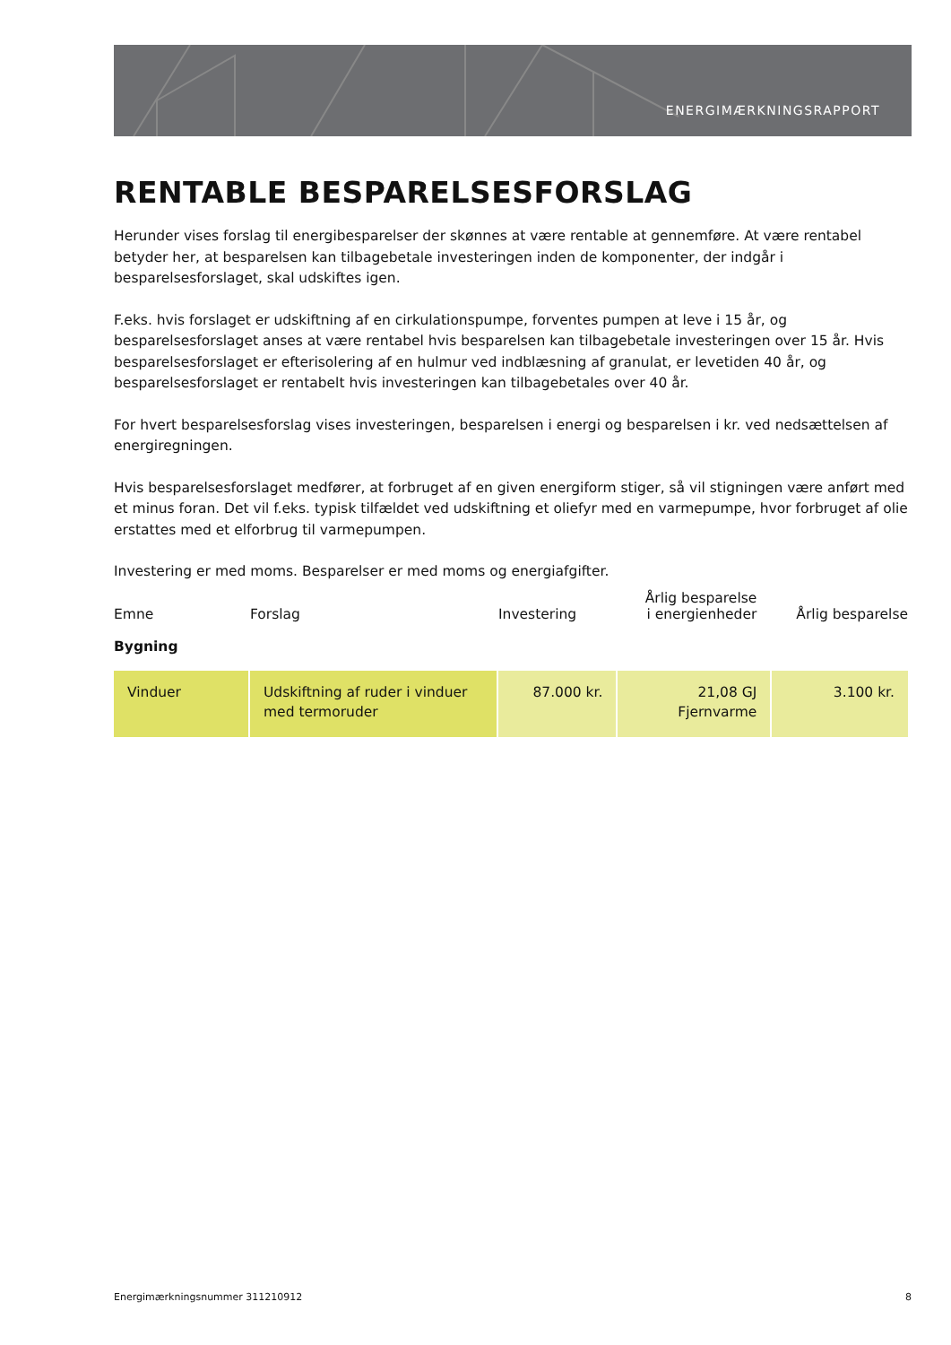ENERGIMÆRKNINGSRAPPORT
RENTABLE BESPARELSESFORSLAG
Herunder vises forslag til energibesparelser der skønnes at være rentable at gennemføre. At være rentabel betyder her, at besparelsen kan tilbagebetale investeringen inden de komponenter, der indgår i besparelsesforslaget, skal udskiftes igen.
F.eks. hvis forslaget er udskiftning af en cirkulationspumpe, forventes pumpen at leve i 15 år, og besparelsesforslaget anses at være rentabel hvis besparelsen kan tilbagebetale investeringen over 15 år. Hvis besparelsesforslaget er efterisolering af en hulmur ved indblæsning af granulat, er levetiden 40 år, og besparelsesforslaget er rentabelt hvis investeringen kan tilbagebetales over 40 år.
For hvert besparelsesforslag vises investeringen, besparelsen i energi og besparelsen i kr. ved nedsættelsen af energiregningen.
Hvis besparelsesforslaget medfører, at forbruget af en given energiform stiger, så vil stigningen være anført med et minus foran. Det vil f.eks. typisk tilfældet ved udskiftning et oliefyr med en varmepumpe, hvor forbruget af olie erstattes med et elforbrug til varmepumpen.
Investering er med moms. Besparelser er med moms og energiafgifter.
| Emne | Forslag | Investering | Årlig besparelse i energienheder | Årlig besparelse |
| --- | --- | --- | --- | --- |
| Bygning | | | | |
| Vinduer | Udskiftning af ruder i vinduer med termoruder | 87.000 kr. | 21,08 GJ Fjernvarme | 3.100 kr. |
Energimærkningsnummer 311210912 8